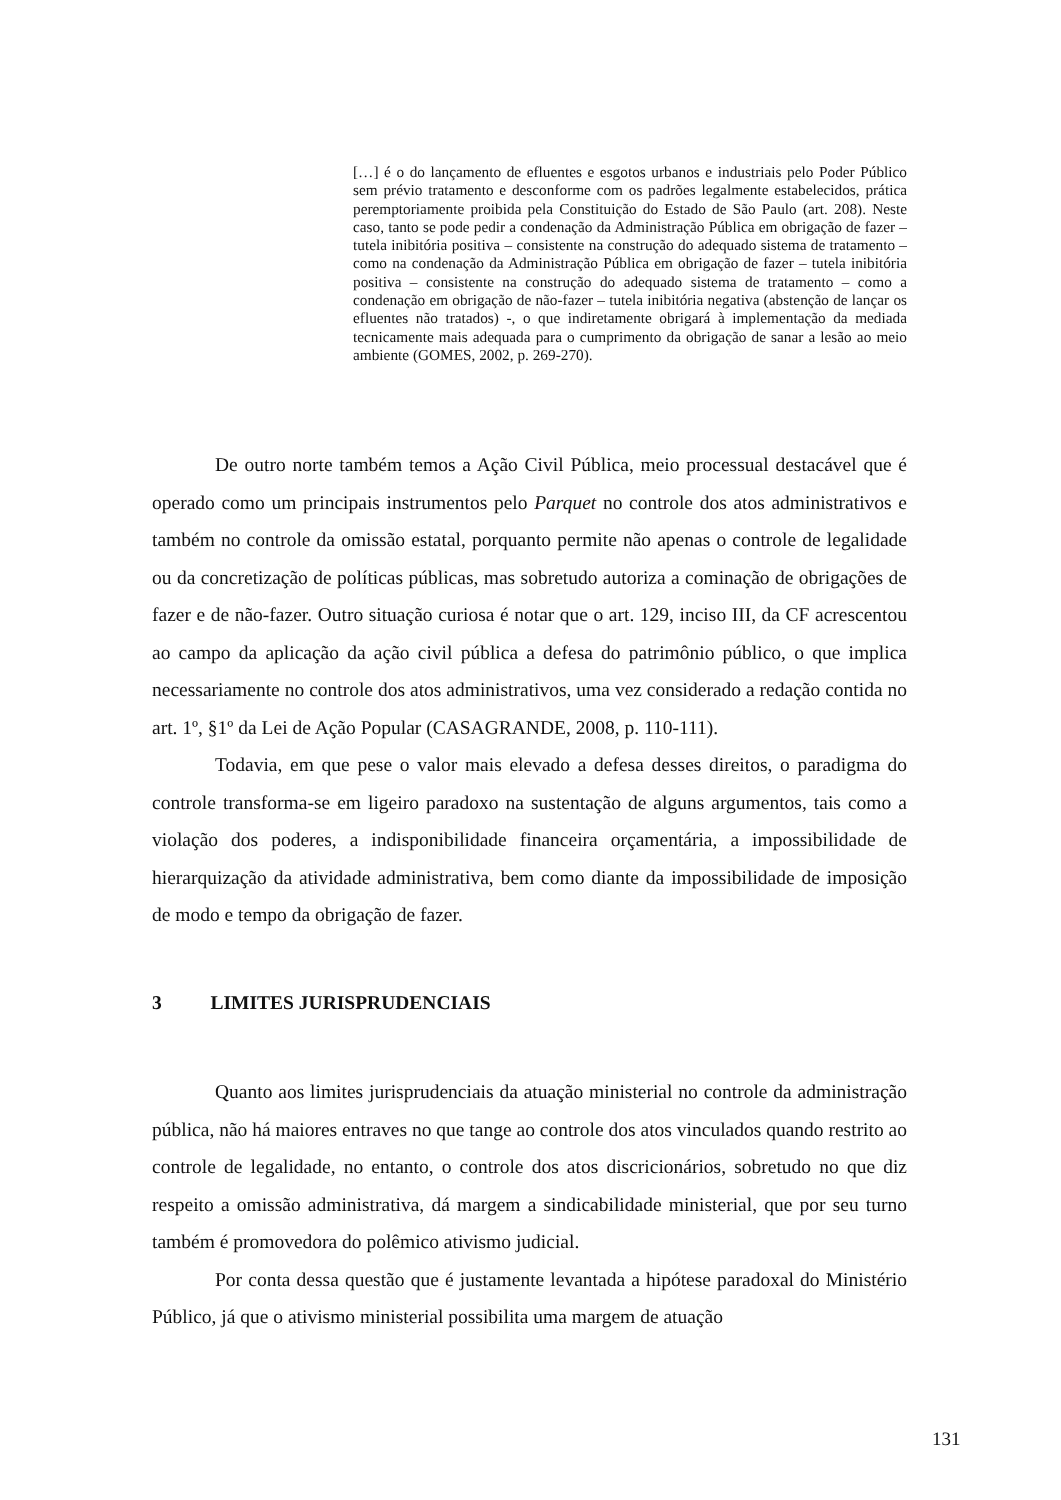[…] é o do lançamento de efluentes e esgotos urbanos e industriais pelo Poder Público sem prévio tratamento e desconforme com os padrões legalmente estabelecidos, prática peremptoriamente proibida pela Constituição do Estado de São Paulo (art. 208). Neste caso, tanto se pode pedir a condenação da Administração Pública em obrigação de fazer – tutela inibitória positiva – consistente na construção do adequado sistema de tratamento – como na condenação da Administração Pública em obrigação de fazer – tutela inibitória positiva – consistente na construção do adequado sistema de tratamento – como a condenação em obrigação de não-fazer – tutela inibitória negativa (abstenção de lançar os efluentes não tratados) -, o que indiretamente obrigará à implementação da mediada tecnicamente mais adequada para o cumprimento da obrigação de sanar a lesão ao meio ambiente (GOMES, 2002, p. 269-270).
De outro norte também temos a Ação Civil Pública, meio processual destacável que é operado como um principais instrumentos pelo Parquet no controle dos atos administrativos e também no controle da omissão estatal, porquanto permite não apenas o controle de legalidade ou da concretização de políticas públicas, mas sobretudo autoriza a cominação de obrigações de fazer e de não-fazer. Outro situação curiosa é notar que o art. 129, inciso III, da CF acrescentou ao campo da aplicação da ação civil pública a defesa do patrimônio público, o que implica necessariamente no controle dos atos administrativos, uma vez considerado a redação contida no art. 1º, §1º da Lei de Ação Popular (CASAGRANDE, 2008, p. 110-111).
Todavia, em que pese o valor mais elevado a defesa desses direitos, o paradigma do controle transforma-se em ligeiro paradoxo na sustentação de alguns argumentos, tais como a violação dos poderes, a indisponibilidade financeira orçamentária, a impossibilidade de hierarquização da atividade administrativa, bem como diante da impossibilidade de imposição de modo e tempo da obrigação de fazer.
3 LIMITES JURISPRUDENCIAIS
Quanto aos limites jurisprudenciais da atuação ministerial no controle da administração pública, não há maiores entraves no que tange ao controle dos atos vinculados quando restrito ao controle de legalidade, no entanto, o controle dos atos discricionários, sobretudo no que diz respeito a omissão administrativa, dá margem a sindicabilidade ministerial, que por seu turno também é promovedora do polêmico ativismo judicial.
Por conta dessa questão que é justamente levantada a hipótese paradoxal do Ministério Público, já que o ativismo ministerial possibilita uma margem de atuação
131